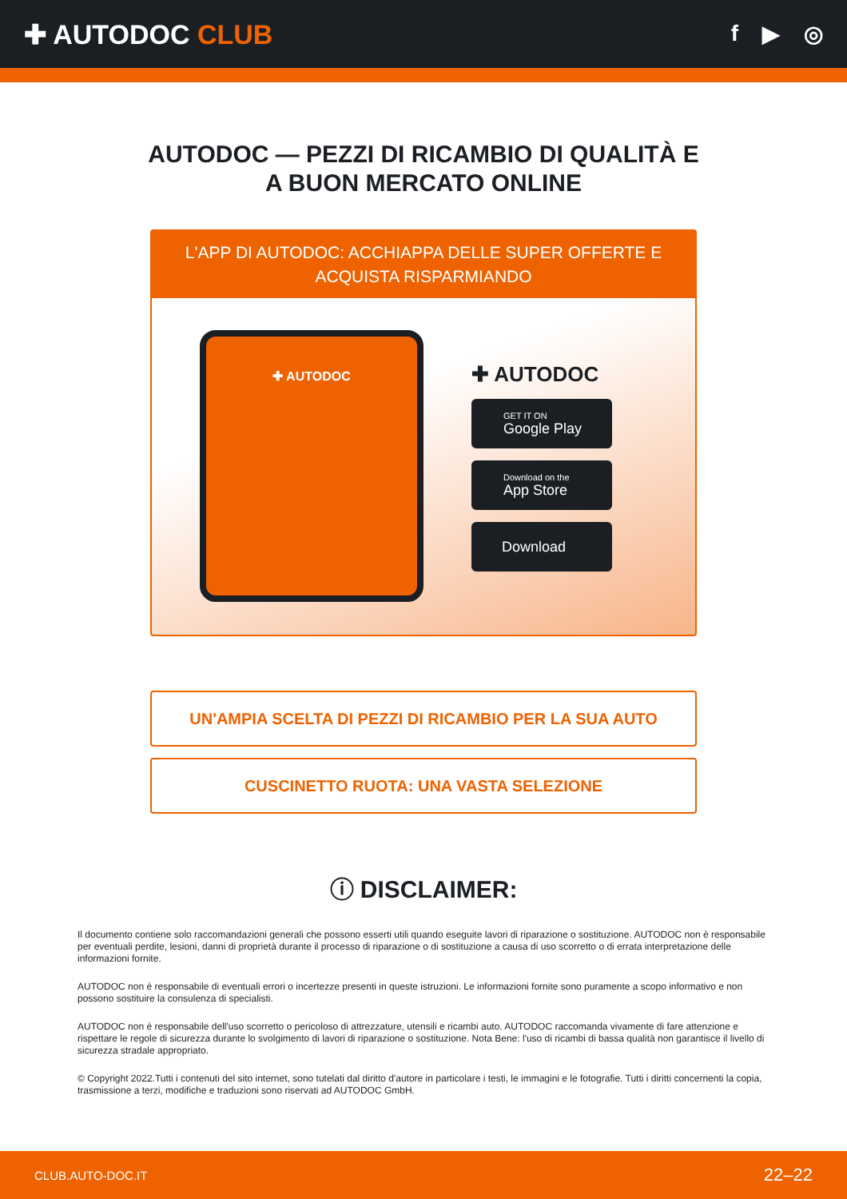✚ AUTODOC CLUB
f ▶ ◎
AUTODOC — PEZZI DI RICAMBIO DI QUALITÀ E A BUON MERCATO ONLINE
L'APP DI AUTODOC: ACCHIAPPA DELLE SUPER OFFERTE E ACQUISTA RISPARMIANDO
✚ AUTODOC
✚ AUTODOC
GET IT ON
Google Play
Download on the
App Store
Download
UN'AMPIA SCELTA DI PEZZI DI RICAMBIO PER LA SUA AUTO
CUSCINETTO RUOTA: UNA VASTA SELEZIONE
ⓘ DISCLAIMER:
Il documento contiene solo raccomandazioni generali che possono esserti utili quando eseguite lavori di riparazione o sostituzione. AUTODOC non è responsabile per eventuali perdite, lesioni, danni di proprietà durante il processo di riparazione o di sostituzione a causa di uso scorretto o di errata interpretazione delle informazioni fornite.
AUTODOC non è responsabile di eventuali errori o incertezze presenti in queste istruzioni. Le informazioni fornite sono puramente a scopo informativo e non possono sostituire la consulenza di specialisti.
AUTODOC non è responsabile dell'uso scorretto o pericoloso di attrezzature, utensili e ricambi auto. AUTODOC raccomanda vivamente di fare attenzione e rispettare le regole di sicurezza durante lo svolgimento di lavori di riparazione o sostituzione. Nota Bene: l'uso di ricambi di bassa qualità non garantisce il livello di sicurezza stradale appropriato.
© Copyright 2022.Tutti i contenuti del sito internet, sono tutelati dal diritto d'autore in particolare i testi, le immagini e le fotografie. Tutti i diritti concernenti la copia, trasmissione a terzi, modifiche e traduzioni sono riservati ad AUTODOC GmbH.
CLUB.AUTO-DOC.IT 22–22